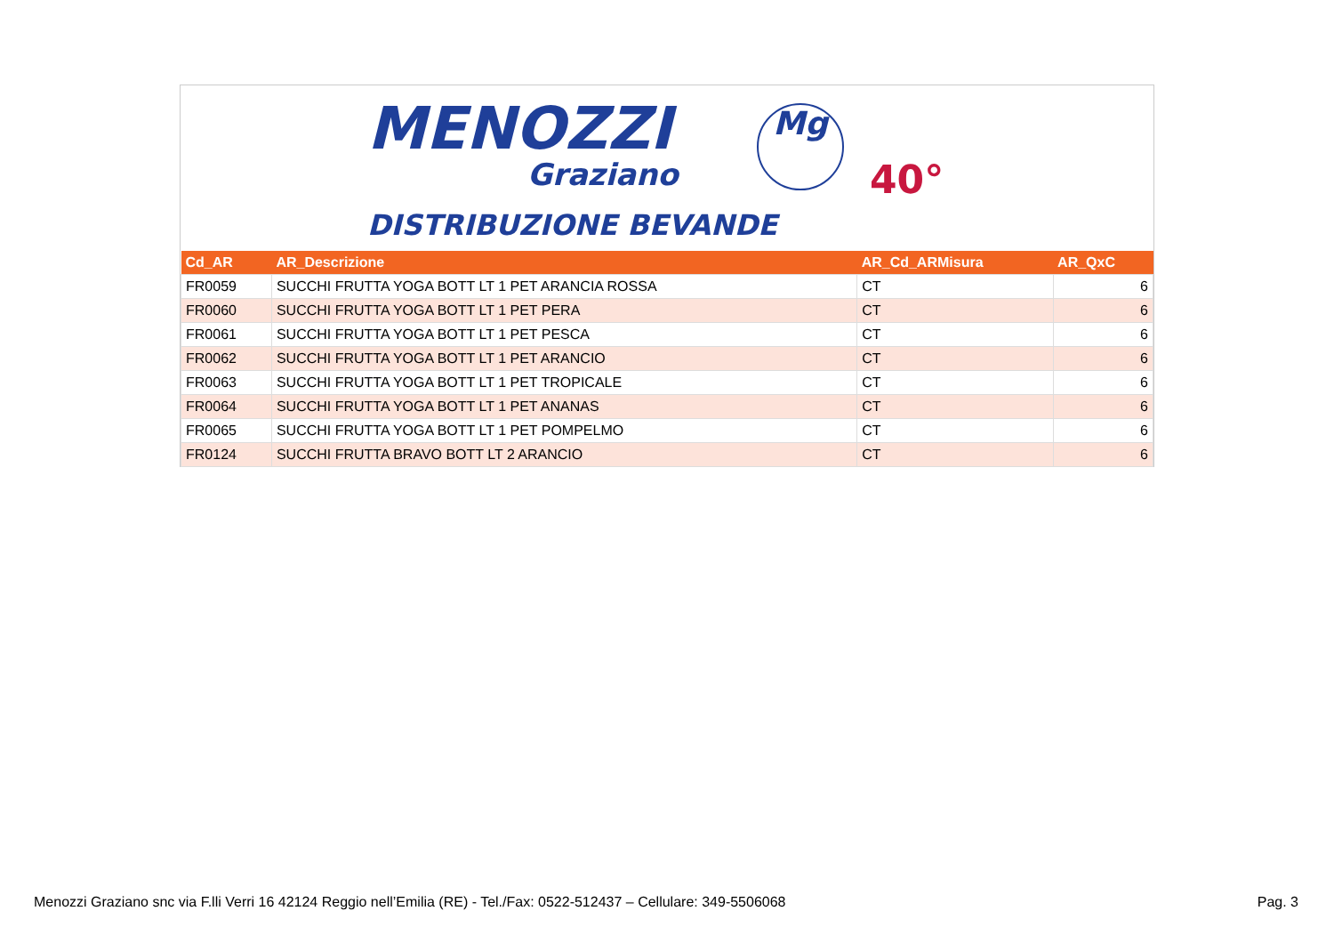MENOZZI
Graziano
DISTRIBUZIONE BEVANDE
Mg
40°
| Cd_AR | AR_Descrizione | AR_Cd_ARMisura | AR_QxC |
| --- | --- | --- | --- |
| FR0059 | SUCCHI FRUTTA YOGA BOTT LT 1 PET ARANCIA ROSSA | CT | 6 |
| FR0060 | SUCCHI FRUTTA YOGA BOTT LT 1 PET PERA | CT | 6 |
| FR0061 | SUCCHI FRUTTA YOGA BOTT LT 1 PET PESCA | CT | 6 |
| FR0062 | SUCCHI FRUTTA YOGA BOTT LT 1 PET ARANCIO | CT | 6 |
| FR0063 | SUCCHI FRUTTA YOGA BOTT LT 1 PET TROPICALE | CT | 6 |
| FR0064 | SUCCHI FRUTTA YOGA BOTT LT 1 PET ANANAS | CT | 6 |
| FR0065 | SUCCHI FRUTTA YOGA BOTT LT 1 PET POMPELMO | CT | 6 |
| FR0124 | SUCCHI FRUTTA BRAVO BOTT LT 2 ARANCIO | CT | 6 |
Menozzi Graziano snc via F.lli Verri 16 42124 Reggio nell’Emilia (RE) - Tel./Fax: 0522-512437 – Cellulare: 349-5506068
Pag. 3